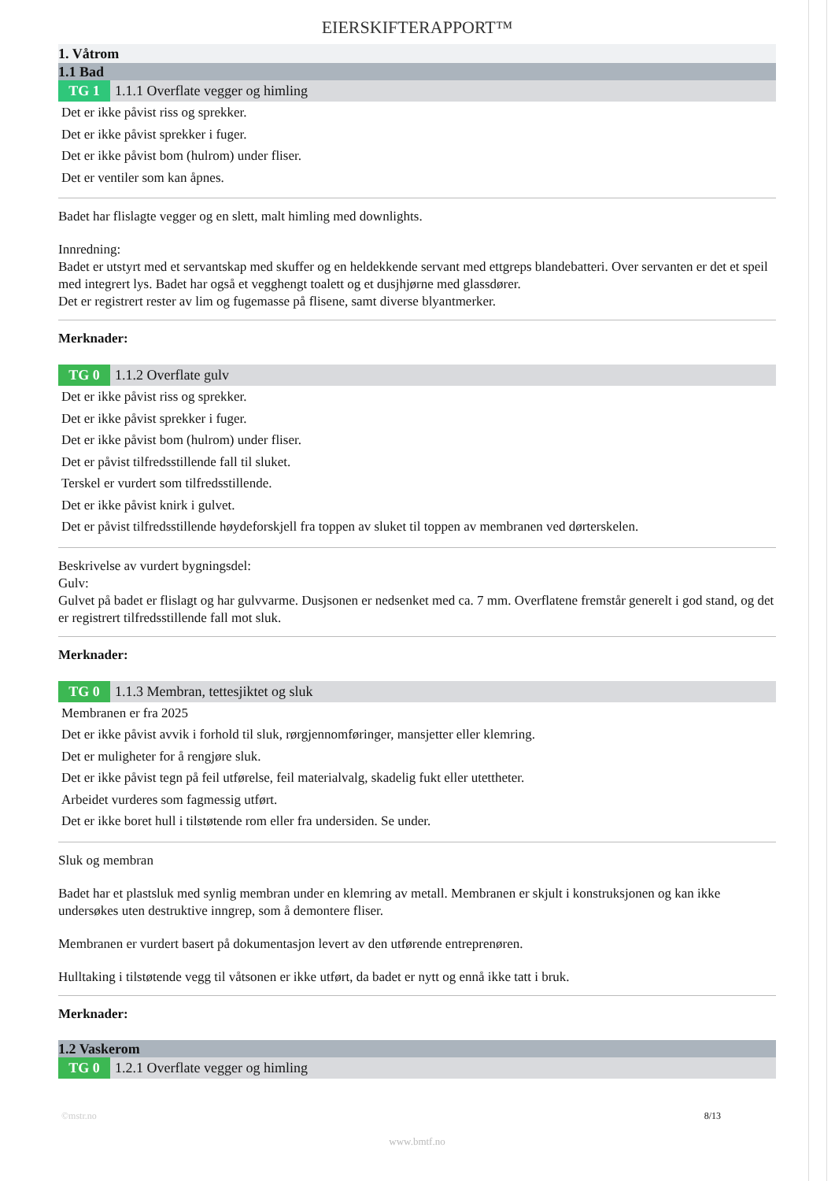EIERSKIFTERAPPORT™
1. Våtrom
1.1 Bad
TG 1 1.1.1 Overflate vegger og himling
Det er ikke påvist riss og sprekker.
Det er ikke påvist sprekker i fuger.
Det er ikke påvist bom (hulrom) under fliser.
Det er ventiler som kan åpnes.
Badet har flislagte vegger og en slett, malt himling med downlights.
Innredning:
Badet er utstyrt med et servantskap med skuffer og en heldekkende servant med ettgreps blandebatteri. Over servanten er det et speil med integrert lys. Badet har også et vegghengt toalett og et dusjhjørne med glassdører.
Det er registrert rester av lim og fugemasse på flisene, samt diverse blyantmerker.
Merknader:
TG 0 1.1.2 Overflate gulv
Det er ikke påvist riss og sprekker.
Det er ikke påvist sprekker i fuger.
Det er ikke påvist bom (hulrom) under fliser.
Det er påvist tilfredsstillende fall til sluket.
Terskel er vurdert som tilfredsstillende.
Det er ikke påvist knirk i gulvet.
Det er påvist tilfredsstillende høydeforskjell fra toppen av sluket til toppen av membranen ved dørterskelen.
Beskrivelse av vurdert bygningsdel:
Gulv:
Gulvet på badet er flislagt og har gulvvarme. Dusjsonen er nedsenket med ca. 7 mm. Overflatene fremstår generelt i god stand, og det er registrert tilfredsstillende fall mot sluk.
Merknader:
TG 0 1.1.3 Membran, tettesjiktet og sluk
Membranen er fra 2025
Det er ikke påvist avvik i forhold til sluk, rørgjennomføringer, mansjetter eller klemring.
Det er muligheter for å rengjøre sluk.
Det er ikke påvist tegn på feil utførelse, feil materialvalg, skadelig fukt eller utettheter.
Arbeidet vurderes som fagmessig utført.
Det er ikke boret hull i tilstøtende rom eller fra undersiden. Se under.
Sluk og membran
Badet har et plastsluk med synlig membran under en klemring av metall. Membranen er skjult i konstruksjonen og kan ikke undersøkes uten destruktive inngrep, som å demontere fliser.
Membranen er vurdert basert på dokumentasjon levert av den utførende entreprenøren.
Hulltaking i tilstøtende vegg til våtsonen er ikke utført, da badet er nytt og ennå ikke tatt i bruk.
Merknader:
1.2 Vaskerom
TG 0 1.2.1 Overflate vegger og himling
©mstr.no 8/13
www.bmtf.no